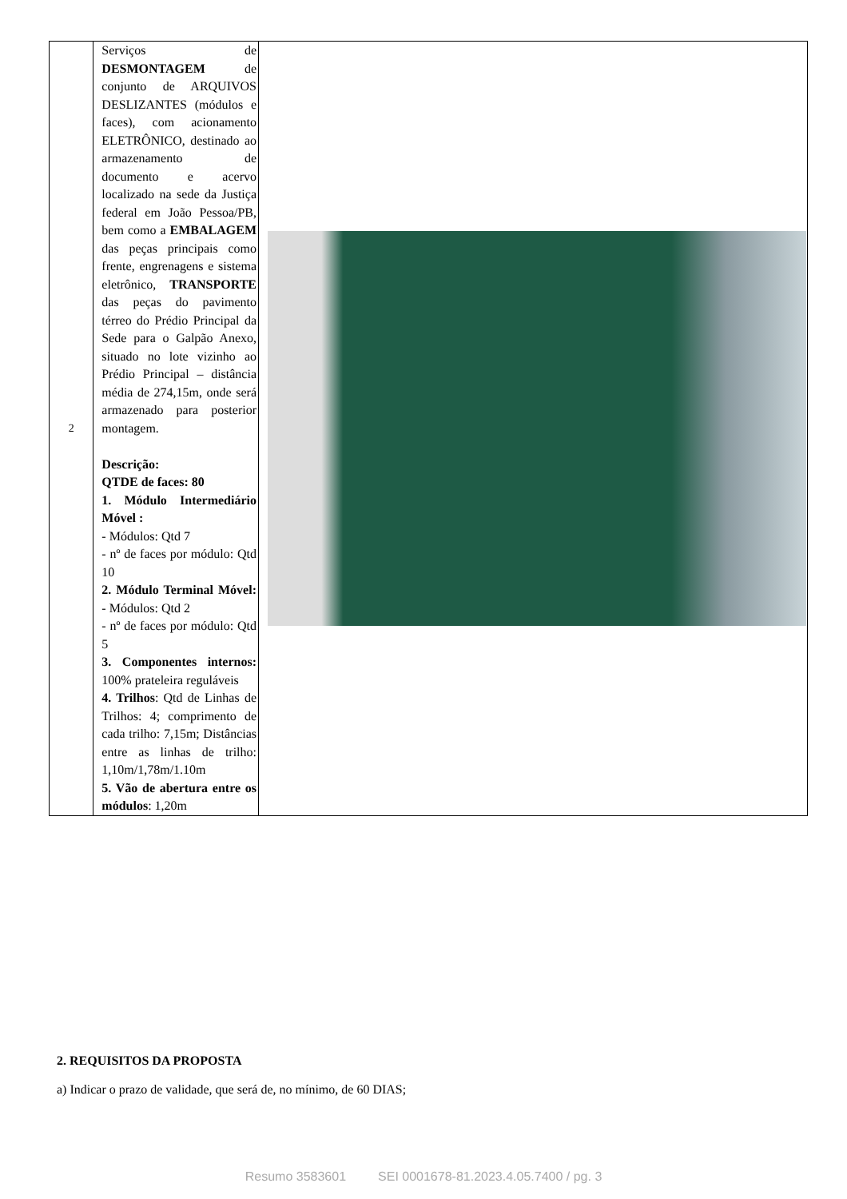| 2 | Serviços de DESMONTAGEM de conjunto de ARQUIVOS DESLIZANTES (módulos e faces), com acionamento ELETRÔNICO, destinado ao armazenamento de documento e acervo localizado na sede da Justiça federal em João Pessoa/PB, bem como a EMBALAGEM das peças principais como frente, engrenagens e sistema eletrônico, TRANSPORTE das peças do pavimento térreo do Prédio Principal da Sede para o Galpão Anexo, situado no lote vizinho ao Prédio Principal – distância média de 274,15m, onde será armazenado para posterior montagem. Descrição: QTDE de faces: 80 1. Módulo Intermediário Móvel : - Módulos: Qtd 7 - nº de faces por módulo: Qtd 10 2. Módulo Terminal Móvel: - Módulos: Qtd 2 - nº de faces por módulo: Qtd 5 3. Componentes internos: 100% prateleira reguláveis 4. Trilhos : Qtd de Linhas de Trilhos: 4; comprimento de cada trilho: 7,15m; Distâncias entre as linhas de trilho: 1,10m/1,78m/1.10m 5. Vão de abertura entre os módulos : 1,20m | |
2. REQUISITOS DA PROPOSTA
a) Indicar o prazo de validade, que será de, no mínimo, de 60 DIAS;
Resumo 3583601 SEI 0001678-81.2023.4.05.7400 / pg. 3